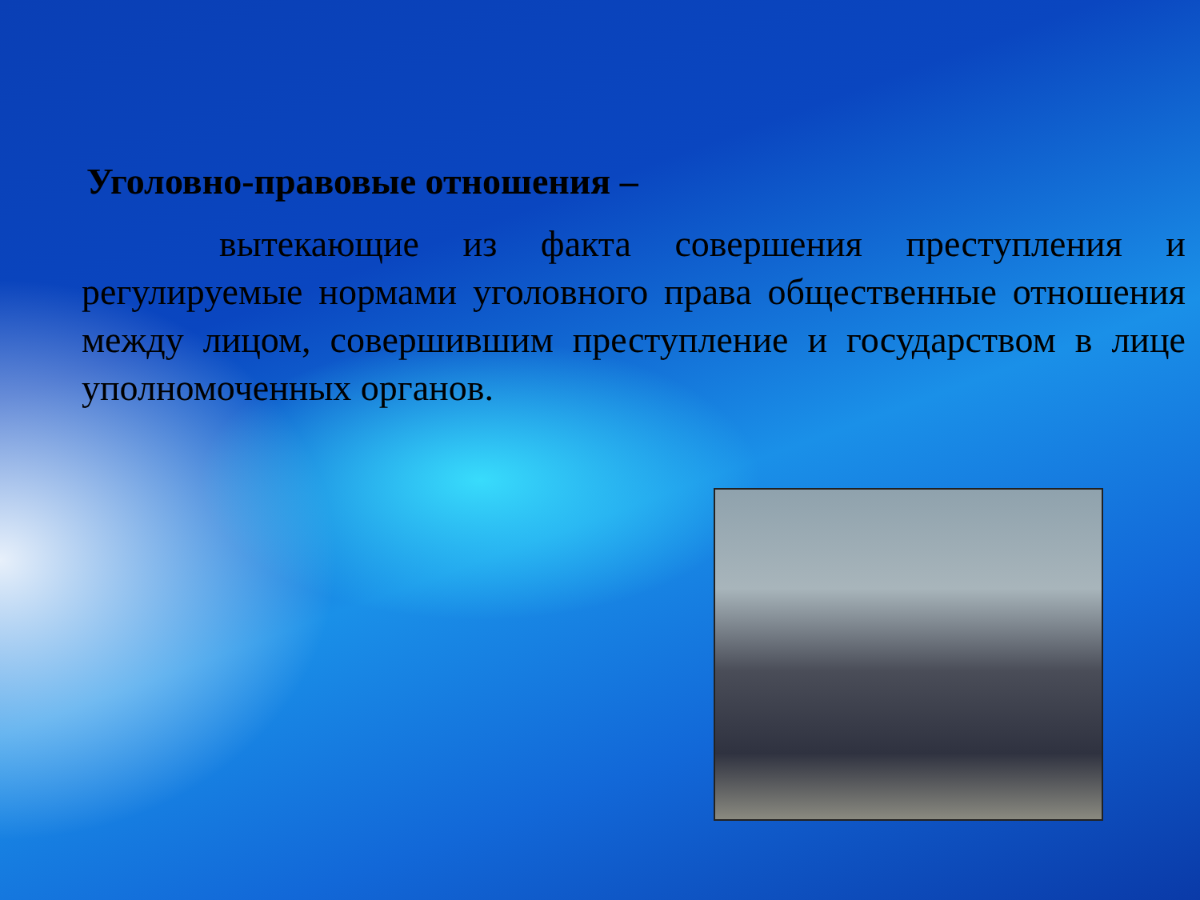Уголовно-правовые отношения –
вытекающие из факта совершения преступления и регулируемые нормами уголовного права общественные отношения между лицом, совершившим преступление и государством в лице уполномоченных органов.